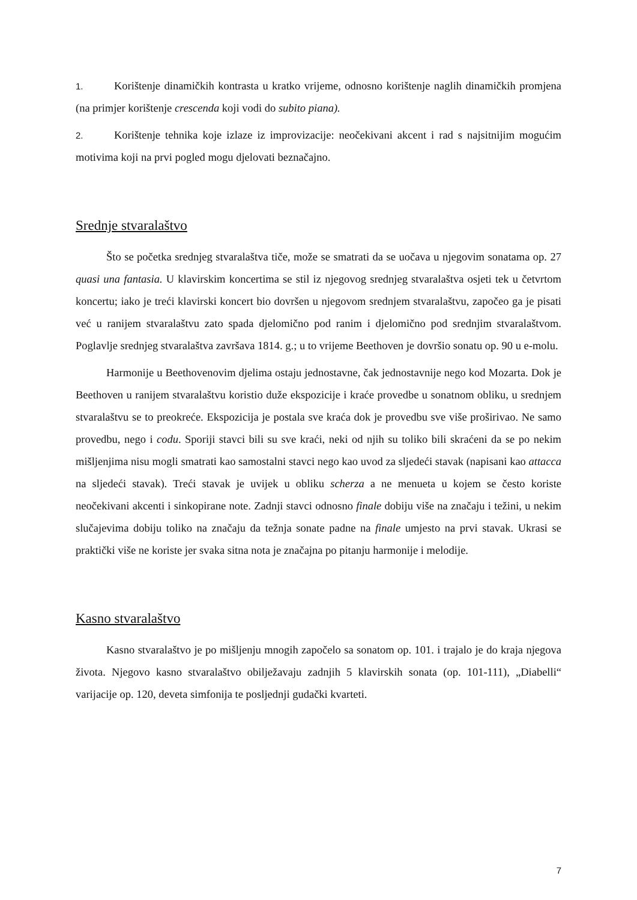1. Korištenje dinamičkih kontrasta u kratko vrijeme, odnosno korištenje naglih dinamičkih promjena (na primjer korištenje crescenda koji vodi do subito piana).
2. Korištenje tehnika koje izlaze iz improvizacije: neočekivani akcent i rad s najsitnijim mogućim motivima koji na prvi pogled mogu djelovati beznačajno.
Srednje stvaralaštvo
Što se početka srednjeg stvaralaštva tiče, može se smatrati da se uočava u njegovim sonatama op. 27 quasi una fantasia. U klavirskim koncertima se stil iz njegovog srednjeg stvaralaštva osjeti tek u četvrtom koncertu; iako je treći klavirski koncert bio dovršen u njegovom srednjem stvaralaštvu, započeo ga je pisati već u ranijem stvaralaštvu zato spada djelomično pod ranim i djelomično pod srednjim stvaralaštvom. Poglavlje srednjeg stvaralaštva završava 1814. g.; u to vrijeme Beethoven je dovršio sonatu op. 90 u e-molu.
Harmonije u Beethovenovim djelima ostaju jednostavne, čak jednostavnije nego kod Mozarta. Dok je Beethoven u ranijem stvaralaštvu koristio duže ekspozicije i kraće provedbe u sonatnom obliku, u srednjem stvaralaštvu se to preokreće. Ekspozicija je postala sve kraća dok je provedbu sve više proširivao. Ne samo provedbu, nego i codu. Sporiji stavci bili su sve kraći, neki od njih su toliko bili skraćeni da se po nekim mišljenjima nisu mogli smatrati kao samostalni stavci nego kao uvod za sljedeći stavak (napisani kao attacca na sljedeći stavak). Treći stavak je uvijek u obliku scherza a ne menueta u kojem se često koriste neočekivani akcenti i sinkopirane note. Zadnji stavci odnosno finale dobiju više na značaju i težini, u nekim slučajevima dobiju toliko na značaju da težnja sonate padne na finale umjesto na prvi stavak. Ukrasi se praktički više ne koriste jer svaka sitna nota je značajna po pitanju harmonije i melodije.
Kasno stvaralaštvo
Kasno stvaralaštvo je po mišljenju mnogih započelo sa sonatom op. 101. i trajalo je do kraja njegova života. Njegovo kasno stvaralaštvo obilježavaju zadnjih 5 klavirskih sonata (op. 101-111), „Diabelli“ varijacije op. 120, deveta simfonija te posljednji gudački kvarteti.
7